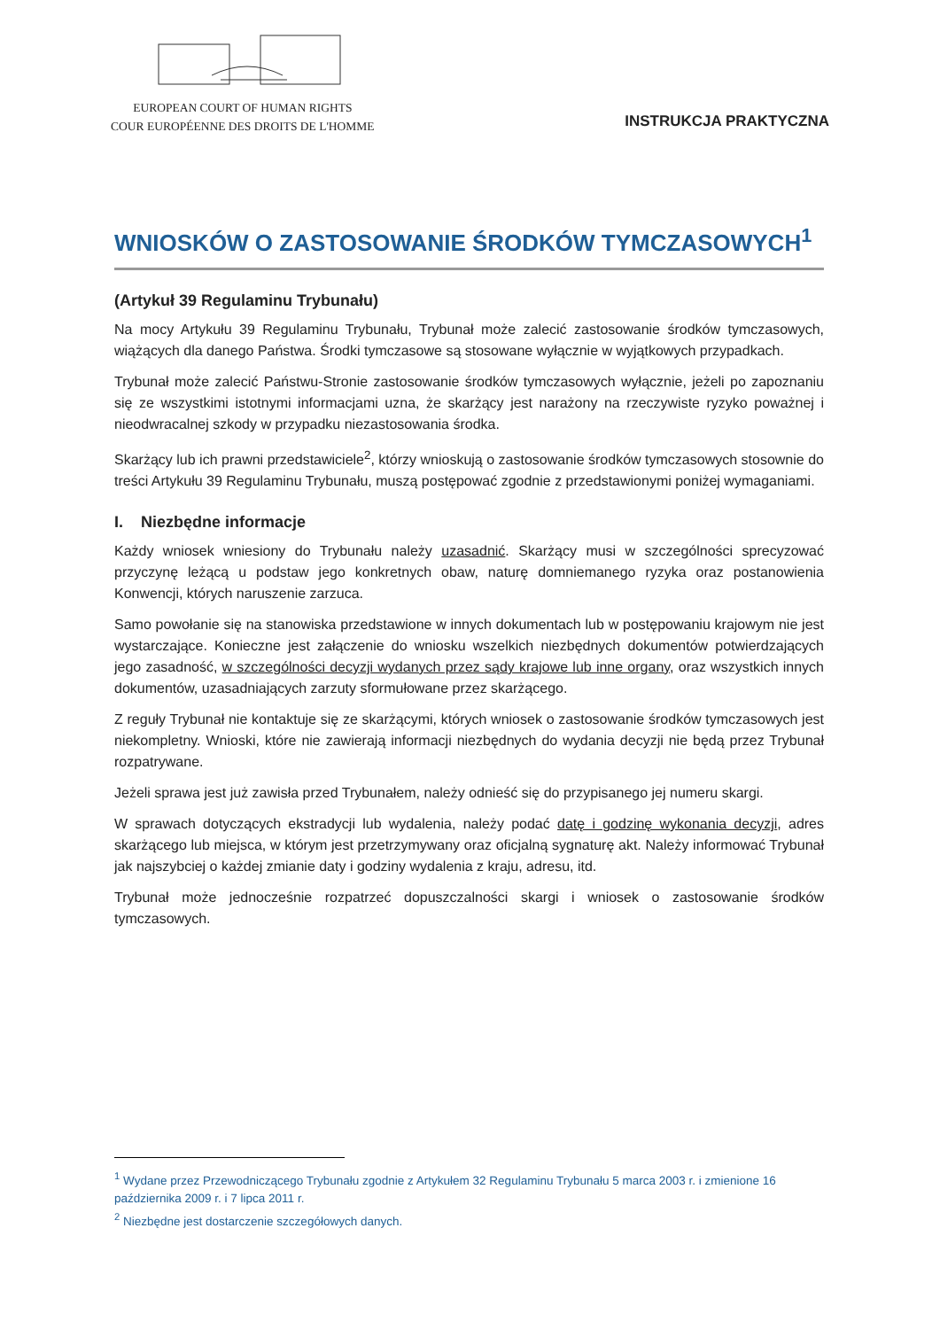EUROPEAN COURT OF HUMAN RIGHTS
COUR EUROPÉENNE DES DROITS DE L'HOMME
INSTRUKCJA PRAKTYCZNA
WNIOSKÓW O ZASTOSOWANIE ŚRODKÓW TYMCZASOWYCH<sup>1</sup>
(Artykuł 39 Regulaminu Trybunału)
Na mocy Artykułu 39 Regulaminu Trybunału, Trybunał może zalecić zastosowanie środków tymczasowych, wiążących dla danego Państwa. Środki tymczasowe są stosowane wyłącznie w wyjątkowych przypadkach.
Trybunał może zalecić Państwu-Stronie zastosowanie środków tymczasowych wyłącznie, jeżeli po zapoznaniu się ze wszystkimi istotnymi informacjami uzna, że skarżący jest narażony na rzeczywiste ryzyko poważnej i nieodwracalnej szkody w przypadku niezastosowania środka.
Skarżący lub ich prawni przedstawiciele<sup>2</sup>, którzy wnioskują o zastosowanie środków tymczasowych stosownie do treści Artykułu 39 Regulaminu Trybunału, muszą postępować zgodnie z przedstawionymi poniżej wymaganiami.
I. Niezbędne informacje
Każdy wniosek wniesiony do Trybunału należy uzasadnić. Skarżący musi w szczególności sprecyzować przyczynę leżącą u podstaw jego konkretnych obaw, naturę domniemanego ryzyka oraz postanowienia Konwencji, których naruszenie zarzuca.
Samo powołanie się na stanowiska przedstawione w innych dokumentach lub w postępowaniu krajowym nie jest wystarczające. Konieczne jest załączenie do wniosku wszelkich niezbędnych dokumentów potwierdzających jego zasadność, w szczególności decyzji wydanych przez sądy krajowe lub inne organy, oraz wszystkich innych dokumentów, uzasadniających zarzuty sformułowane przez skarżącego.
Z reguły Trybunał nie kontaktuje się ze skarżącymi, których wniosek o zastosowanie środków tymczasowych jest niekompletny. Wnioski, które nie zawierają informacji niezbędnych do wydania decyzji nie będą przez Trybunał rozpatrywane.
Jeżeli sprawa jest już zawisła przed Trybunałem, należy odnieść się do przypisanego jej numeru skargi.
W sprawach dotyczących ekstradycji lub wydalenia, należy podać datę i godzinę wykonania decyzji, adres skarżącego lub miejsca, w którym jest przetrzymywany oraz oficjalną sygnaturę akt. Należy informować Trybunał jak najszybciej o każdej zmianie daty i godziny wydalenia z kraju, adresu, itd.
Trybunał może jednocześnie rozpatrzeć dopuszczalności skargi i wniosek o zastosowanie środków tymczasowych.
<sup>1</sup> Wydane przez Przewodniczącego Trybunału zgodnie z Artykułem 32 Regulaminu Trybunału 5 marca 2003 r. i zmienione 16 października 2009 r. i 7 lipca 2011 r.
<sup>2</sup> Niezbędne jest dostarczenie szczegółowych danych.